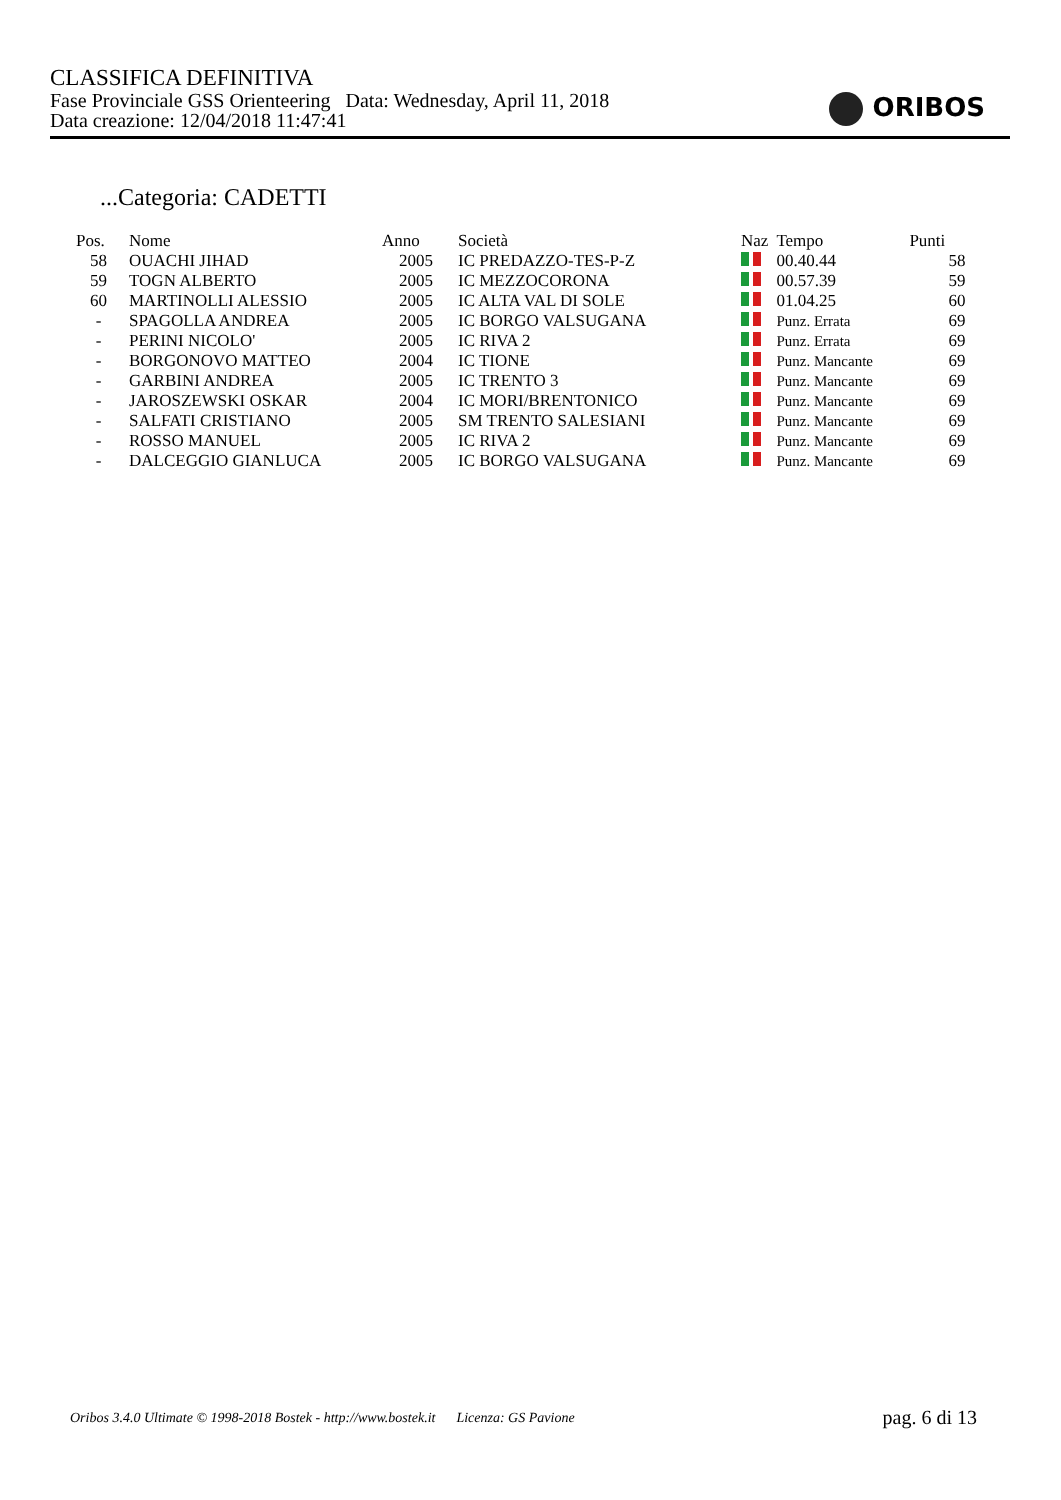CLASSIFICA DEFINITIVA
Fase Provinciale GSS Orienteering Data: Wednesday, April 11, 2018
Data creazione: 12/04/2018 11:47:41
ORIBOS
...Categoria: CADETTI
| Pos. | Nome | Anno | Società | Naz | Tempo | Punti |
| --- | --- | --- | --- | --- | --- | --- |
| 58 | OUACHI JIHAD | 2005 | IC PREDAZZO-TES-P-Z | | 00.40.44 | 58 |
| 59 | TOGN ALBERTO | 2005 | IC MEZZOCORONA | | 00.57.39 | 59 |
| 60 | MARTINOLLI ALESSIO | 2005 | IC ALTA VAL DI SOLE | | 01.04.25 | 60 |
| - | SPAGOLLA ANDREA | 2005 | IC BORGO VALSUGANA | | Punz. Errata | 69 |
| - | PERINI NICOLO' | 2005 | IC RIVA 2 | | Punz. Errata | 69 |
| - | BORGONOVO MATTEO | 2004 | IC TIONE | | Punz. Mancante | 69 |
| - | GARBINI ANDREA | 2005 | IC TRENTO 3 | | Punz. Mancante | 69 |
| - | JAROSZEWSKI OSKAR | 2004 | IC MORI/BRENTONICO | | Punz. Mancante | 69 |
| - | SALFATI CRISTIANO | 2005 | SM TRENTO SALESIANI | | Punz. Mancante | 69 |
| - | ROSSO MANUEL | 2005 | IC RIVA 2 | | Punz. Mancante | 69 |
| - | DALCEGGIO GIANLUCA | 2005 | IC BORGO VALSUGANA | | Punz. Mancante | 69 |
Oribos 3.4.0 Ultimate © 1998-2018 Bostek - http://www.bostek.it Licenza: GS Pavione
pag. 6 di 13